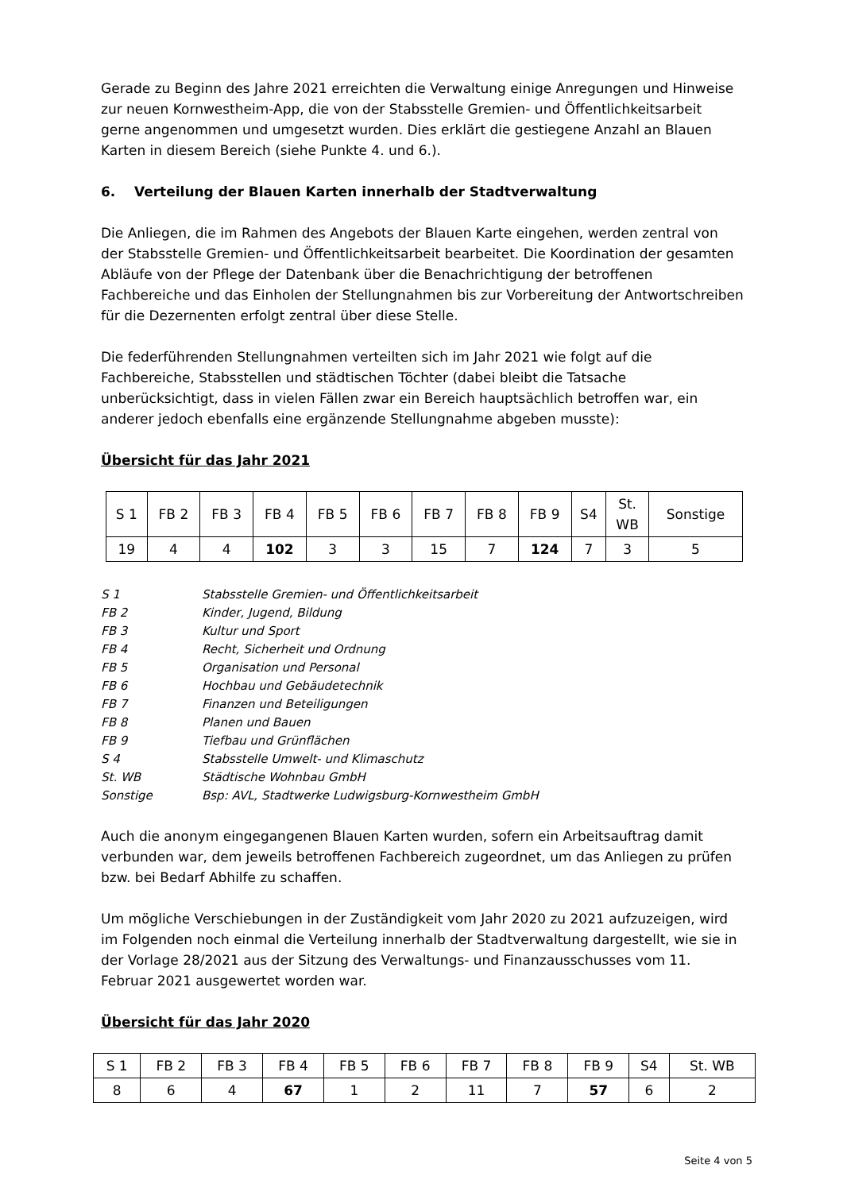Gerade zu Beginn des Jahre 2021 erreichten die Verwaltung einige Anregungen und Hinweise zur neuen Kornwestheim-App, die von der Stabsstelle Gremien- und Öffentlichkeitsarbeit gerne angenommen und umgesetzt wurden. Dies erklärt die gestiegene Anzahl an Blauen Karten in diesem Bereich (siehe Punkte 4. und 6.).
6. Verteilung der Blauen Karten innerhalb der Stadtverwaltung
Die Anliegen, die im Rahmen des Angebots der Blauen Karte eingehen, werden zentral von der Stabsstelle Gremien- und Öffentlichkeitsarbeit bearbeitet. Die Koordination der gesamten Abläufe von der Pflege der Datenbank über die Benachrichtigung der betroffenen Fachbereiche und das Einholen der Stellungnahmen bis zur Vorbereitung der Antwortschreiben für die Dezernenten erfolgt zentral über diese Stelle.
Die federführenden Stellungnahmen verteilten sich im Jahr 2021 wie folgt auf die Fachbereiche, Stabsstellen und städtischen Töchter (dabei bleibt die Tatsache unberücksichtigt, dass in vielen Fällen zwar ein Bereich hauptsächlich betroffen war, ein anderer jedoch ebenfalls eine ergänzende Stellungnahme abgeben musste):
Übersicht für das Jahr 2021
| S 1 | FB 2 | FB 3 | FB 4 | FB 5 | FB 6 | FB 7 | FB 8 | FB 9 | S4 | St. WB | Sonstige |
| 19 | 4 | 4 | 102 | 3 | 3 | 15 | 7 | 124 | 7 | 3 | 5 |
S 1 Stabsstelle Gremien- und Öffentlichkeitsarbeit
FB 2 Kinder, Jugend, Bildung
FB 3 Kultur und Sport
FB 4 Recht, Sicherheit und Ordnung
FB 5 Organisation und Personal
FB 6 Hochbau und Gebäudetechnik
FB 7 Finanzen und Beteiligungen
FB 8 Planen und Bauen
FB 9 Tiefbau und Grünflächen
S 4 Stabsstelle Umwelt- und Klimaschutz
St. WB Städtische Wohnbau GmbH
Sonstige Bsp: AVL, Stadtwerke Ludwigsburg-Kornwestheim GmbH
Auch die anonym eingegangenen Blauen Karten wurden, sofern ein Arbeitsauftrag damit verbunden war, dem jeweils betroffenen Fachbereich zugeordnet, um das Anliegen zu prüfen bzw. bei Bedarf Abhilfe zu schaffen.
Um mögliche Verschiebungen in der Zuständigkeit vom Jahr 2020 zu 2021 aufzuzeigen, wird im Folgenden noch einmal die Verteilung innerhalb der Stadtverwaltung dargestellt, wie sie in der Vorlage 28/2021 aus der Sitzung des Verwaltungs- und Finanzausschusses vom 11. Februar 2021 ausgewertet worden war.
Übersicht für das Jahr 2020
| S 1 | FB 2 | FB 3 | FB 4 | FB 5 | FB 6 | FB 7 | FB 8 | FB 9 | S4 | St. WB |
| 8 | 6 | 4 | 67 | 1 | 2 | 11 | 7 | 57 | 6 | 2 |
Seite 4 von 5